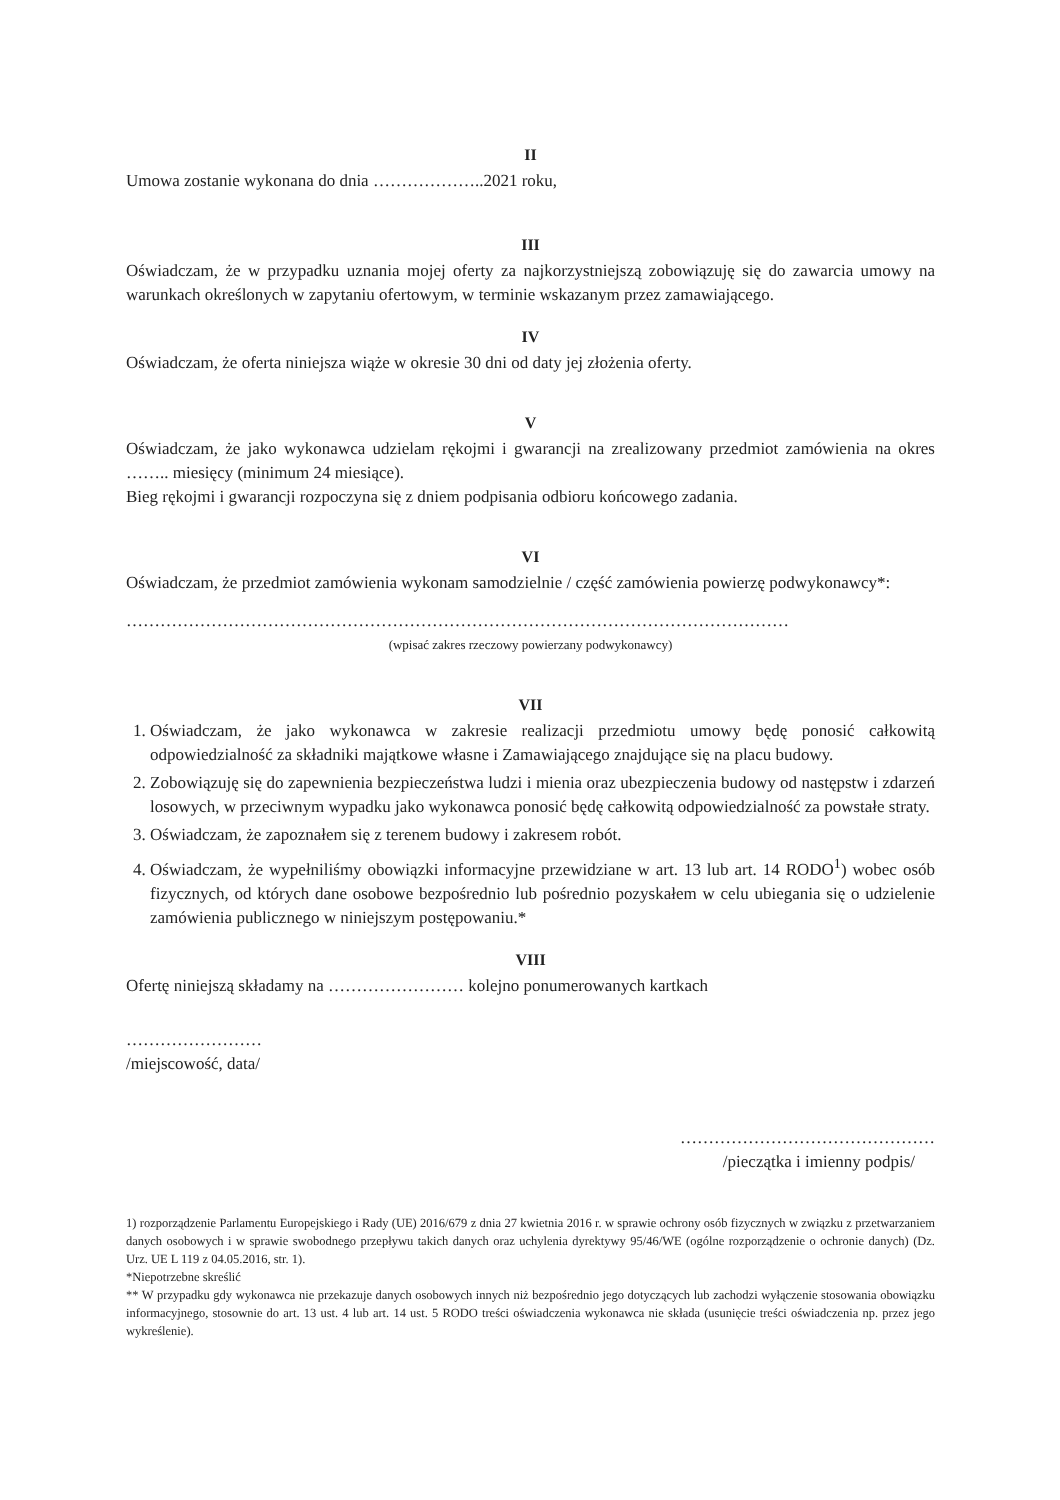II
Umowa zostanie wykonana do dnia ………………..2021 roku,
III
Oświadczam, że w przypadku uznania mojej oferty za najkorzystniejszą zobowiązuję się do zawarcia umowy na warunkach określonych w zapytaniu ofertowym, w terminie wskazanym przez zamawiającego.
IV
Oświadczam, że oferta niniejsza wiąże w okresie 30 dni od daty jej złożenia oferty.
V
Oświadczam, że jako wykonawca udzielam rękojmi i gwarancji na zrealizowany przedmiot zamówienia na okres …….. miesięcy (minimum 24 miesiące).
Bieg rękojmi i gwarancji rozpoczyna się z dniem podpisania odbioru końcowego zadania.
VI
Oświadczam, że przedmiot zamówienia wykonam samodzielnie / część zamówienia powierzę podwykonawcy*:
………………………………………………………………………………………………………
(wpisać zakres rzeczowy powierzany podwykonawcy)
VII
1. Oświadczam, że jako wykonawca w zakresie realizacji przedmiotu umowy będę ponosić całkowitą odpowiedzialność za składniki majątkowe własne i Zamawiającego znajdujące się na placu budowy.
2. Zobowiązuję się do zapewnienia bezpieczeństwa ludzi i mienia oraz ubezpieczenia budowy od następstw i zdarzeń losowych, w przeciwnym wypadku jako wykonawca ponosić będę całkowitą odpowiedzialność za powstałe straty.
3. Oświadczam, że zapoznałem się z terenem budowy i zakresem robót.
4. Oświadczam, że wypełniliśmy obowiązki informacyjne przewidziane w art. 13 lub art. 14 RODO<sup>1</sup>) wobec osób fizycznych, od których dane osobowe bezpośrednio lub pośrednio pozyskałem w celu ubiegania się o udzielenie zamówienia publicznego w niniejszym postępowaniu.*
VIII
Ofertę niniejszą składamy na …………………… kolejno ponumerowanych kartkach
……………………
/miejscowość, data/
………………………………………
/pieczątka i imienny podpis/
1) rozporządzenie Parlamentu Europejskiego i Rady (UE) 2016/679 z dnia 27 kwietnia 2016 r. w sprawie ochrony osób fizycznych w związku z przetwarzaniem danych osobowych i w sprawie swobodnego przepływu takich danych oraz uchylenia dyrektywy 95/46/WE (ogólne rozporządzenie o ochronie danych) (Dz. Urz. UE L 119 z 04.05.2016, str. 1).
*Niepotrzebne skreślić
** W przypadku gdy wykonawca nie przekazuje danych osobowych innych niż bezpośrednio jego dotyczących lub zachodzi wyłączenie stosowania obowiązku informacyjnego, stosownie do art. 13 ust. 4 lub art. 14 ust. 5 RODO treści oświadczenia wykonawca nie składa (usunięcie treści oświadczenia np. przez jego wykreślenie).